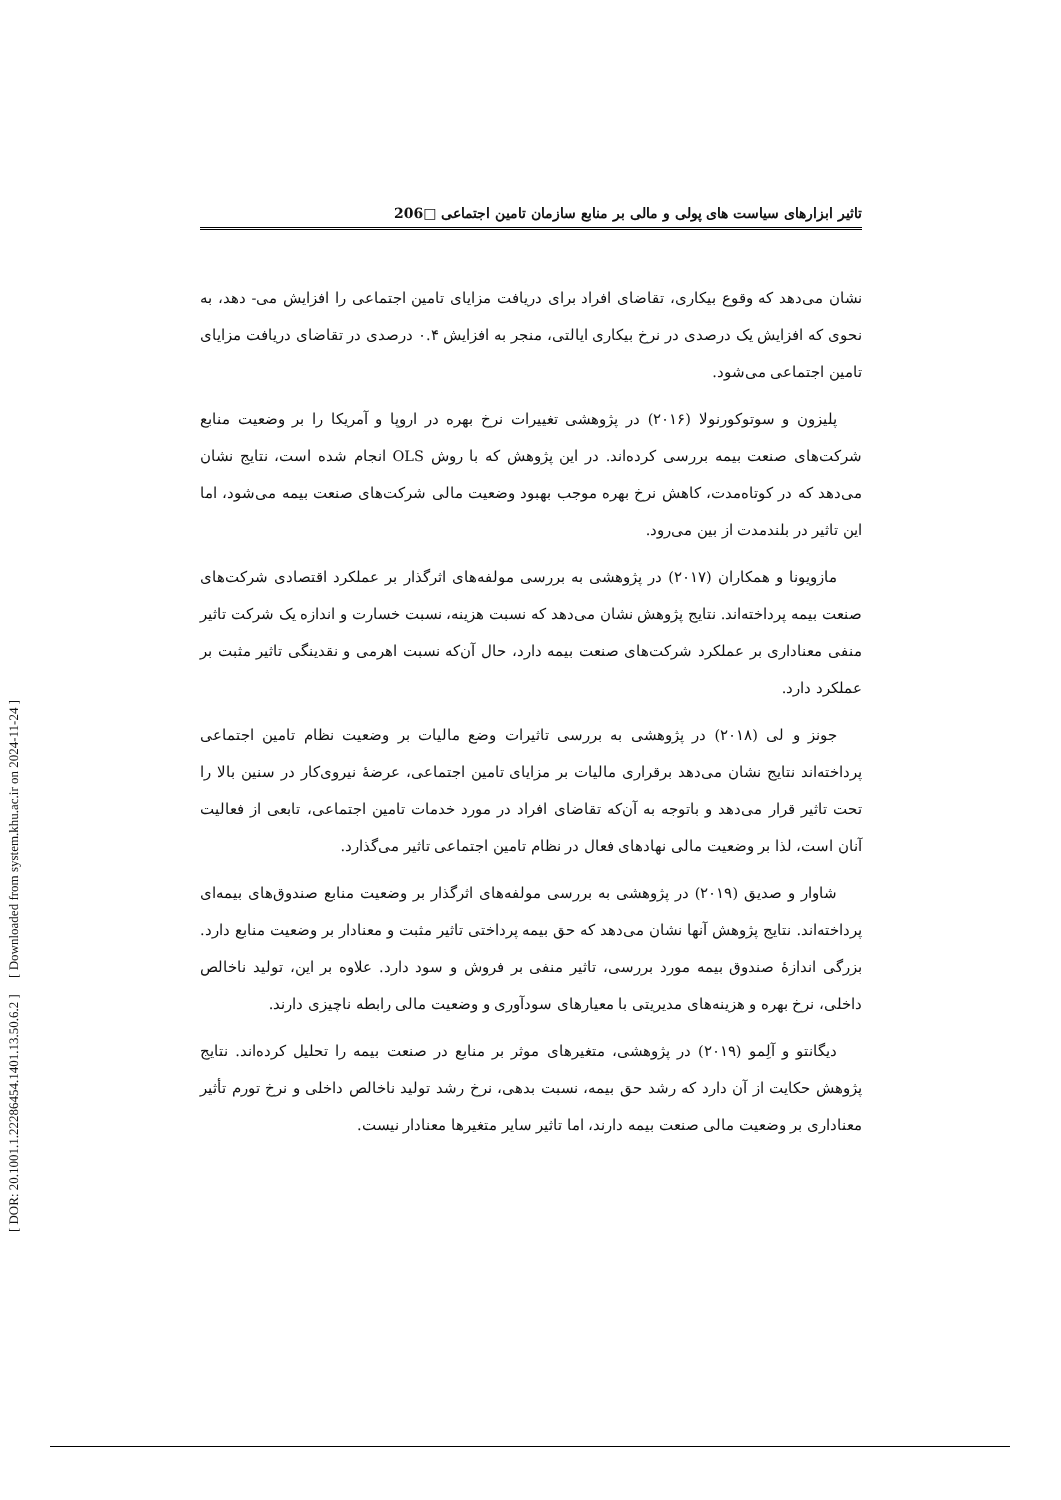[ DOR: 20.1001.1.22286454.1401.13.50.6.2 ] [ Downloaded from system.khu.ac.ir on 2024-11-24 ]
تاثیر ابزارهای سیاست های پولی و مالی بر منابع سازمان تامین اجتماعی □206
نشان می‌دهد که وقوع بیکاری، تقاضای افراد برای دریافت مزایای تامین اجتماعی را افزایش می- دهد، به نحوی که افزایش یک درصدی در نرخ بیکاری ایالتی، منجر به افزایش ۰.۴ درصدی در تقاضای دریافت مزایای تامین اجتماعی می‌شود.
پلیزون و سوتوکورنولا (۲۰۱۶) در پژوهشی تغییرات نرخ بهره در اروپا و آمریکا را بر وضعیت منابع شرکت‌های صنعت بیمه بررسی کرده‌اند. در این پژوهش که با روش OLS انجام شده است، نتایج نشان می‌دهد که در کوتاه‌مدت، کاهش نرخ بهره موجب بهبود وضعیت مالی شرکت‌های صنعت بیمه می‌شود، اما این تاثیر در بلندمدت از بین می‌رود.
مازویونا و همکاران (۲۰۱۷) در پژوهشی به بررسی مولفه‌های اثرگذار بر عملکرد اقتصادی شرکت‌های صنعت بیمه پرداخته‌اند. نتایج پژوهش نشان می‌دهد که نسبت هزینه، نسبت خسارت و اندازه یک شرکت تاثیر منفی معناداری بر عملکرد شرکت‌های صنعت بیمه دارد، حال آن‌که نسبت اهرمی و نقدینگی تاثیر مثبت بر عملکرد دارد.
جونز و لی (۲۰۱۸) در پژوهشی به بررسی تاثیرات وضع مالیات بر وضعیت نظام تامین اجتماعی پرداخته‌اند نتایج نشان می‌دهد برقراری مالیات بر مزایای تامین اجتماعی، عرضهٔ نیروی‌کار در سنین بالا را تحت تاثیر قرار می‌دهد و باتوجه به آن‌که تقاضای افراد در مورد خدمات تامین اجتماعی، تابعی از فعالیت آنان است، لذا بر وضعیت مالی نهادهای فعال در نظام تامین اجتماعی تاثیر می‌گذارد.
شاوار و صدیق (۲۰۱۹) در پژوهشی به بررسی مولفه‌های اثرگذار بر وضعیت منابع صندوق‌های بیمه‌ای پرداخته‌اند. نتایج پژوهش آنها نشان می‌دهد که حق بیمه پرداختی تاثیر مثبت و معنادار بر وضعیت منابع دارد. بزرگی اندازهٔ صندوق بیمه مورد بررسی، تاثیر منفی بر فروش و سود دارد. علاوه بر این، تولید ناخالص داخلی، نرخ بهره و هزینه‌های مدیریتی با معیارهای سودآوری و وضعیت مالی رابطه ناچیزی دارند.
دیگانتو و آلِمو (۲۰۱۹) در پژوهشی، متغیرهای موثر بر منابع در صنعت بیمه را تحلیل کرده‌اند. نتایج پژوهش حکایت از آن دارد که رشد حق بیمه، نسبت بدهی، نرخ رشد تولید ناخالص داخلی و نرخ تورم تأثیر معناداری بر وضعیت مالی صنعت بیمه دارند، اما تاثیر سایر متغیرها معنادار نیست.